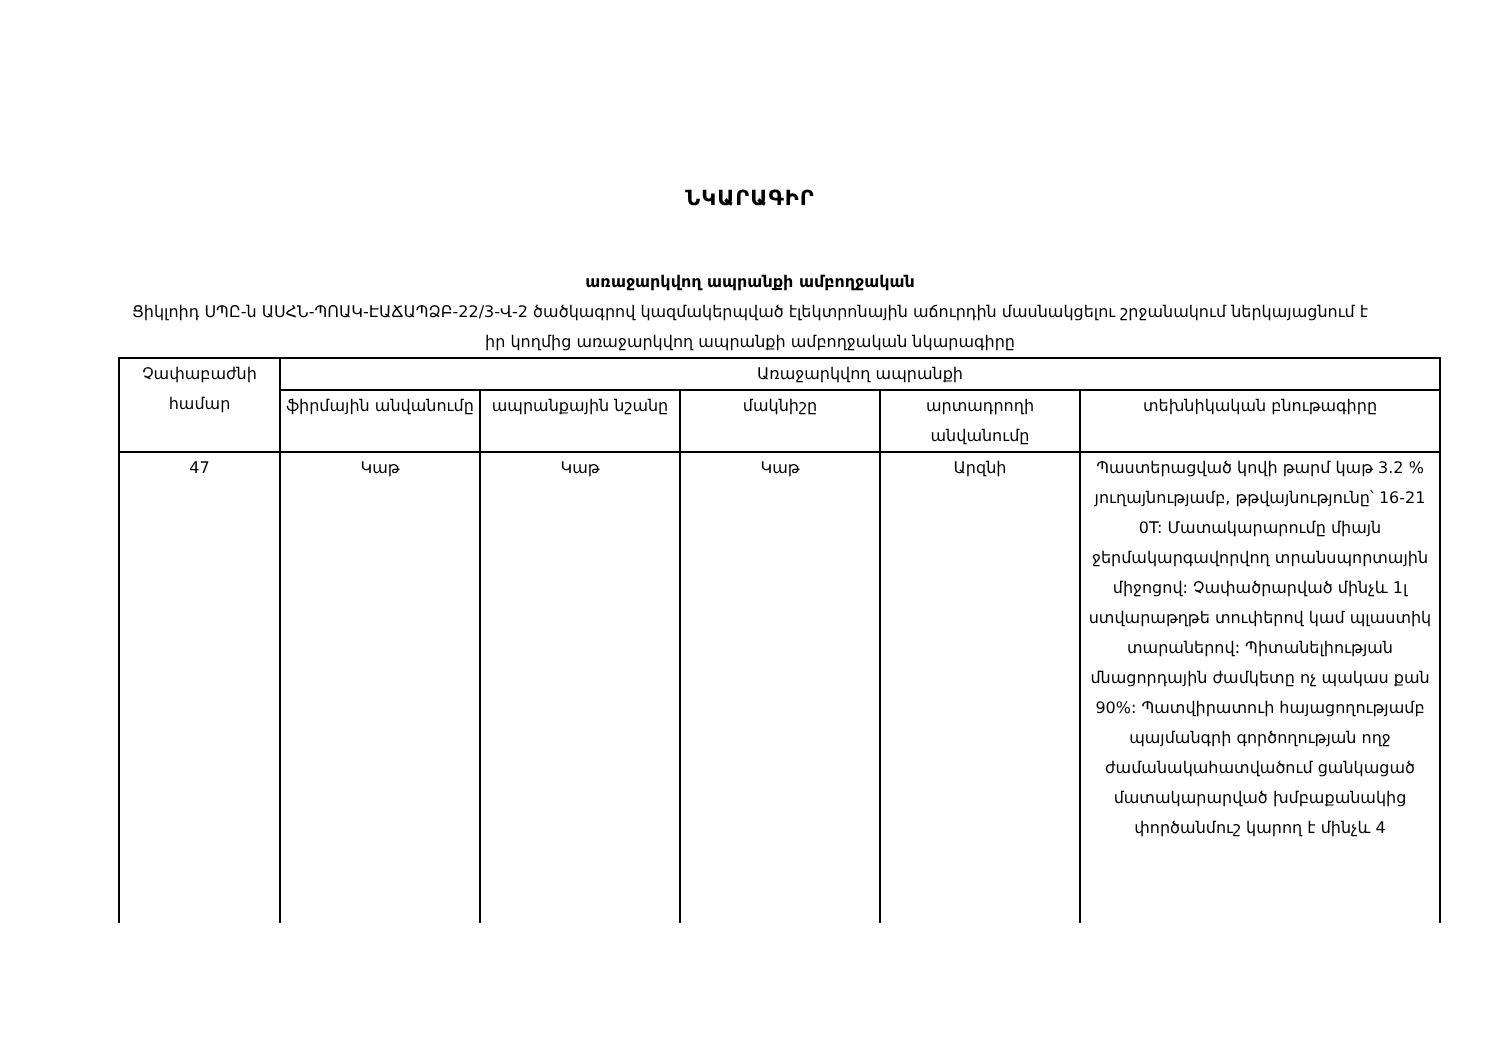ՆԿԱՐԱԳԻՐ
առաջարկվող ապրանքի ամբողջական
Ցիկլոիդ ՍՊԸ-ն ԱՍՀՆ-ՊՈԱԿ-ԷԱՃԱՊՁԲ-22/3-Վ-2 ծածկագրով կազմակերպված էլեկտրոնային աճուրդին մասնակցելու շրջանակում ներկայացնում է իր կողմից առաջարկվող ապրանքի ամբողջական նկարագիրը
| Չափաբաժնի համար | Առաջարկվող ապրանքի | | | | |
| --- | --- | --- | --- | --- | --- |
| | ֆիրմային անվանումը | ապրանքային նշանը | մակնիշը | արտադրողի անվանումը | տեխնիկական բնութագիրը |
| 47 | Կաթ | Կաթ | Կաթ | Արզնի | Պաստերացված կովի թարմ կաթ 3.2 % յուղայնությամբ, թթվայնությունը՝ 16-21 0T: Մատակարարումը միայն ջերմակարգավորվող տրանսպորտային միջոցով: Չափածրարված մինչև 1լ ստվարաթղթե տուփերով կամ պլաստիկ տարաներով: Պիտանելիության մնացորդային ժամկետը ոչ պակաս քան 90%: Պատվիրատուի հայացողությամբ պայմանգրի գործողության ողջ ժամանակահատվածում ցանկացած մատակարարված խմբաքանակից փործանմուշ կարող է մինչև 4 |